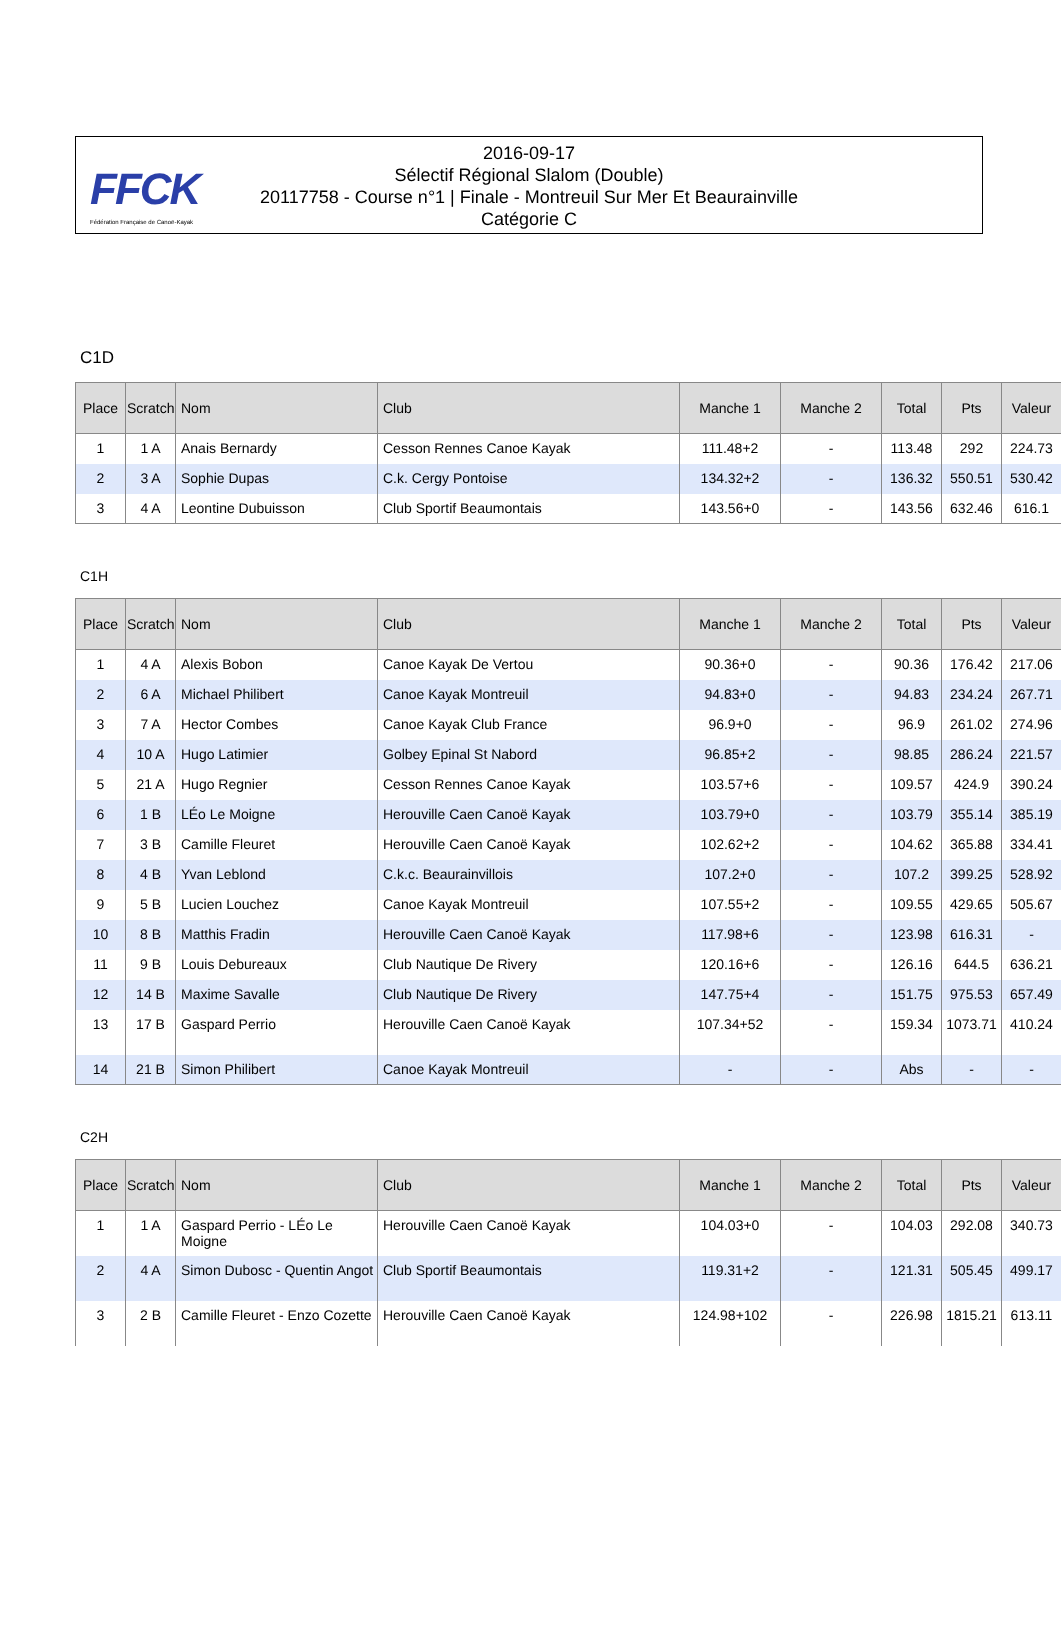FFCK
Fédération Française de Canoë-Kayak
2016-09-17
Sélectif Régional Slalom (Double)
20117758 - Course n°1 | Finale - Montreuil Sur Mer Et Beaurainville
Catégorie C
C1D
| Place | Scratch | Nom | Club | Manche 1 | Manche 2 | Total | Pts | Valeur |
| --- | --- | --- | --- | --- | --- | --- | --- | --- |
| 1 | 1 A | Anais Bernardy | Cesson Rennes Canoe Kayak | 111.48+2 | - | 113.48 | 292 | 224.73 |
| 2 | 3 A | Sophie Dupas | C.k. Cergy Pontoise | 134.32+2 | - | 136.32 | 550.51 | 530.42 |
| 3 | 4 A | Leontine Dubuisson | Club Sportif Beaumontais | 143.56+0 | - | 143.56 | 632.46 | 616.1 |
C1H
| Place | Scratch | Nom | Club | Manche 1 | Manche 2 | Total | Pts | Valeur |
| --- | --- | --- | --- | --- | --- | --- | --- | --- |
| 1 | 4 A | Alexis Bobon | Canoe Kayak De Vertou | 90.36+0 | - | 90.36 | 176.42 | 217.06 |
| 2 | 6 A | Michael Philibert | Canoe Kayak Montreuil | 94.83+0 | - | 94.83 | 234.24 | 267.71 |
| 3 | 7 A | Hector Combes | Canoe Kayak Club France | 96.9+0 | - | 96.9 | 261.02 | 274.96 |
| 4 | 10 A | Hugo Latimier | Golbey Epinal St Nabord | 96.85+2 | - | 98.85 | 286.24 | 221.57 |
| 5 | 21 A | Hugo Regnier | Cesson Rennes Canoe Kayak | 103.57+6 | - | 109.57 | 424.9 | 390.24 |
| 6 | 1 B | LÉo Le Moigne | Herouville Caen Canoë Kayak | 103.79+0 | - | 103.79 | 355.14 | 385.19 |
| 7 | 3 B | Camille Fleuret | Herouville Caen Canoë Kayak | 102.62+2 | - | 104.62 | 365.88 | 334.41 |
| 8 | 4 B | Yvan Leblond | C.k.c. Beaurainvillois | 107.2+0 | - | 107.2 | 399.25 | 528.92 |
| 9 | 5 B | Lucien Louchez | Canoe Kayak Montreuil | 107.55+2 | - | 109.55 | 429.65 | 505.67 |
| 10 | 8 B | Matthis Fradin | Herouville Caen Canoë Kayak | 117.98+6 | - | 123.98 | 616.31 | - |
| 11 | 9 B | Louis Debureaux | Club Nautique De Rivery | 120.16+6 | - | 126.16 | 644.5 | 636.21 |
| 12 | 14 B | Maxime Savalle | Club Nautique De Rivery | 147.75+4 | - | 151.75 | 975.53 | 657.49 |
| 13 | 17 B | Gaspard Perrio | Herouville Caen Canoë Kayak | 107.34+52 | - | 159.34 | 1073.71 | 410.24 |
| 14 | 21 B | Simon Philibert | Canoe Kayak Montreuil | - | - | Abs | - | - |
C2H
| Place | Scratch | Nom | Club | Manche 1 | Manche 2 | Total | Pts | Valeur |
| --- | --- | --- | --- | --- | --- | --- | --- | --- |
| 1 | 1 A | Gaspard Perrio - LÉo Le Moigne | Herouville Caen Canoë Kayak | 104.03+0 | - | 104.03 | 292.08 | 340.73 |
| 2 | 4 A | Simon Dubosc - Quentin Angot | Club Sportif Beaumontais | 119.31+2 | - | 121.31 | 505.45 | 499.17 |
| 3 | 2 B | Camille Fleuret - Enzo Cozette | Herouville Caen Canoë Kayak | 124.98+102 | - | 226.98 | 1815.21 | 613.11 |